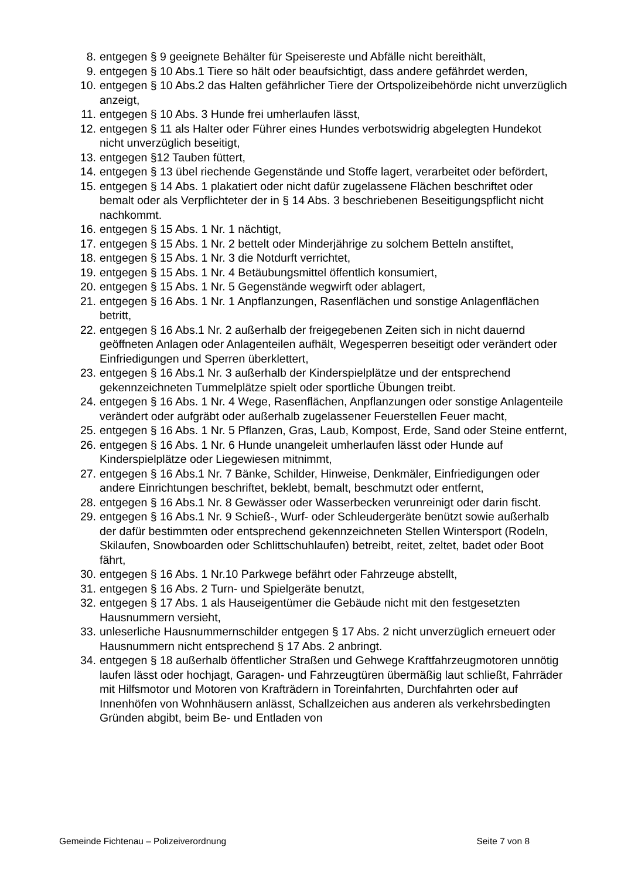8. entgegen § 9 geeignete Behälter für Speisereste und Abfälle nicht bereithält,
9. entgegen § 10 Abs.1 Tiere so hält oder beaufsichtigt, dass andere gefährdet werden,
10. entgegen § 10 Abs.2 das Halten gefährlicher Tiere der Ortspolizeibehörde nicht unverzüglich anzeigt,
11. entgegen § 10 Abs. 3 Hunde frei umherlaufen lässt,
12. entgegen § 11 als Halter oder Führer eines Hundes verbotswidrig abgelegten Hundekot nicht unverzüglich beseitigt,
13. entgegen §12 Tauben füttert,
14. entgegen § 13 übel riechende Gegenstände und Stoffe lagert, verarbeitet oder befördert,
15. entgegen § 14 Abs. 1 plakatiert oder nicht dafür zugelassene Flächen beschriftet oder bemalt oder als Verpflichteter der in § 14 Abs. 3 beschriebenen Beseitigungspflicht nicht nachkommt.
16. entgegen § 15 Abs. 1 Nr. 1 nächtigt,
17. entgegen § 15 Abs. 1 Nr. 2 bettelt oder Minderjährige zu solchem Betteln anstiftet,
18. entgegen § 15 Abs. 1 Nr. 3 die Notdurft verrichtet,
19. entgegen § 15 Abs. 1 Nr. 4 Betäubungsmittel öffentlich konsumiert,
20. entgegen § 15 Abs. 1 Nr. 5 Gegenstände wegwirft oder ablagert,
21. entgegen § 16 Abs. 1 Nr. 1 Anpflanzungen, Rasenflächen und sonstige Anlagenflächen betritt,
22. entgegen § 16 Abs.1 Nr. 2 außerhalb der freigegebenen Zeiten sich in nicht dauernd geöffneten Anlagen oder Anlagenteilen aufhält, Wegesperren beseitigt oder verändert oder Einfriedigungen und Sperren überklettert,
23. entgegen § 16 Abs.1 Nr. 3 außerhalb der Kinderspielplätze und der entsprechend gekennzeichneten Tummelplätze spielt oder sportliche Übungen treibt.
24. entgegen § 16 Abs. 1 Nr. 4 Wege, Rasenflächen, Anpflanzungen oder sonstige Anlagenteile verändert oder aufgräbt oder außerhalb zugelassener Feuerstellen Feuer macht,
25. entgegen § 16 Abs. 1 Nr. 5 Pflanzen, Gras, Laub, Kompost, Erde, Sand oder Steine entfernt,
26. entgegen § 16 Abs. 1 Nr. 6 Hunde unangeleit umherlaufen lässt oder Hunde auf Kinderspielplätze oder Liegewiesen mitnimmt,
27. entgegen § 16 Abs.1 Nr. 7 Bänke, Schilder, Hinweise, Denkmäler, Einfriedigungen oder andere Einrichtungen beschriftet, beklebt, bemalt, beschmutzt oder entfernt,
28. entgegen § 16 Abs.1 Nr. 8 Gewässer oder Wasserbecken verunreinigt oder darin fischt.
29. entgegen § 16 Abs.1 Nr. 9 Schieß-, Wurf- oder Schleudergeräte benützt sowie außerhalb der dafür bestimmten oder entsprechend gekennzeichneten Stellen Wintersport (Rodeln, Skilaufen, Snowboarden oder Schlittschuhlaufen) betreibt, reitet, zeltet, badet oder Boot fährt,
30. entgegen § 16 Abs. 1 Nr.10 Parkwege befährt oder Fahrzeuge abstellt,
31. entgegen § 16 Abs. 2 Turn- und Spielgeräte benutzt,
32. entgegen § 17 Abs. 1 als Hauseigentümer die Gebäude nicht mit den festgesetzten Hausnummern versieht,
33. unleserliche Hausnummernschilder entgegen § 17 Abs. 2 nicht unverzüglich erneuert oder Hausnummern nicht entsprechend § 17 Abs. 2 anbringt.
34. entgegen § 18 außerhalb öffentlicher Straßen und Gehwege Kraftfahrzeugmotoren unnötig laufen lässt oder hochjagt, Garagen- und Fahrzeugtüren übermäßig laut schließt, Fahrräder mit Hilfsmotor und Motoren von Krafträdern in Toreinfahrten, Durchfahrten oder auf Innenhöfen von Wohnhäusern anlässt, Schallzeichen aus anderen als verkehrsbedingten Gründen abgibt, beim Be- und Entladen von
Gemeinde Fichtenau – Polizeiverordnung Seite 7 von 8